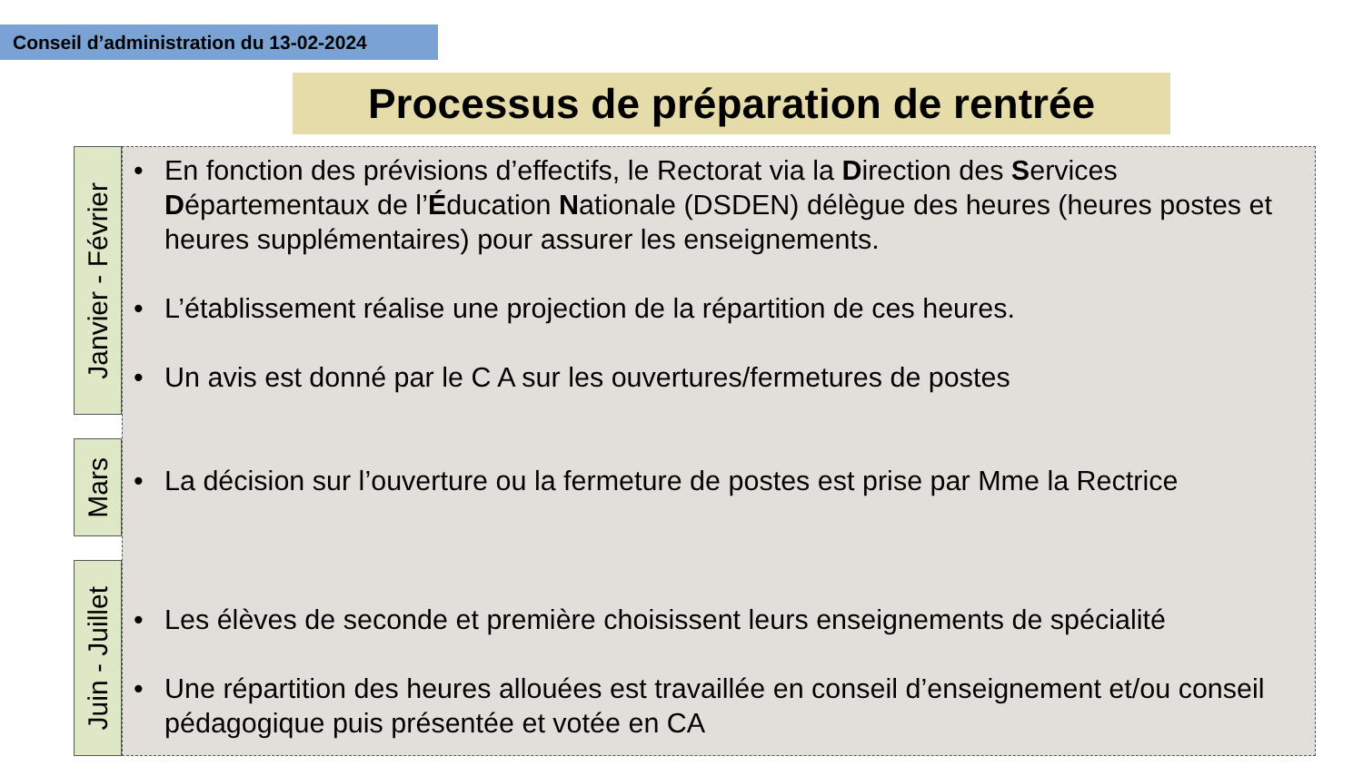Conseil d’administration du 13-02-2024
Processus de préparation de rentrée
Janvier - Février
Mars
Juin - Juillet
• En fonction des prévisions d’effectifs, le Rectorat via la Direction des Services Départementaux de l’Éducation Nationale (DSDEN) délègue des heures (heures postes et heures supplémentaires) pour assurer les enseignements.
• L’établissement réalise une projection de la répartition de ces heures.
• Un avis est donné par le C A sur les ouvertures/fermetures de postes
• La décision sur l’ouverture ou la fermeture de postes est prise par Mme la Rectrice
• Les élèves de seconde et première choisissent leurs enseignements de spécialité
• Une répartition des heures allouées est travaillée en conseil d’enseignement et/ou conseil pédagogique puis présentée et votée en CA